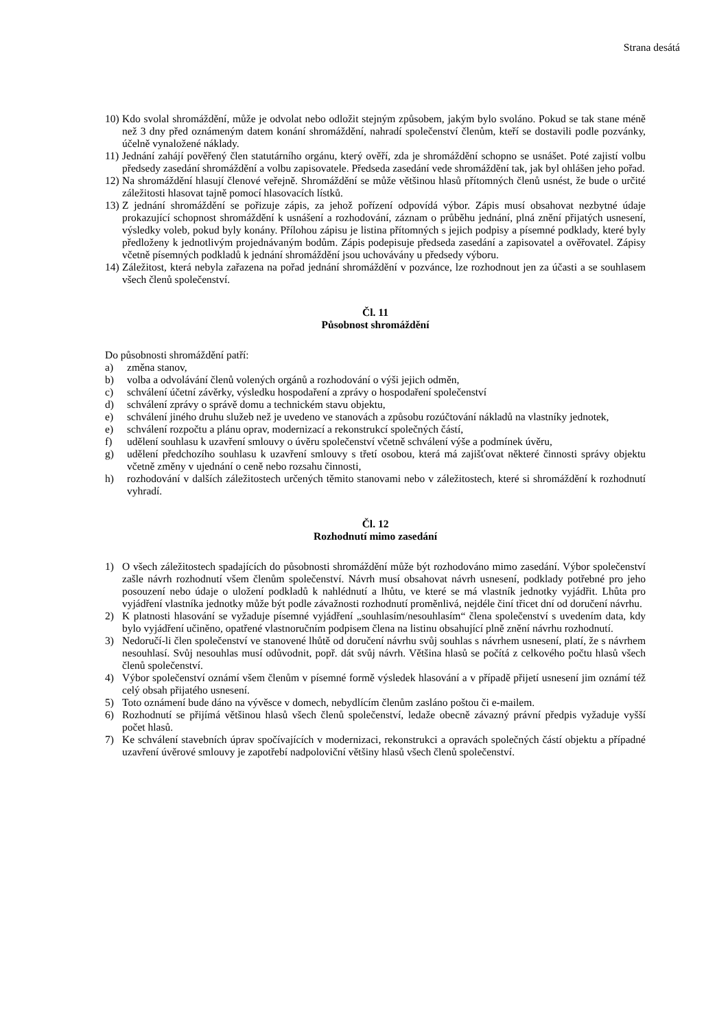Strana desátá
10) Kdo svolal shromáždění, může je odvolat nebo odložit stejným způsobem, jakým bylo svoláno. Pokud se tak stane méně než 3 dny před oznámeným datem konání shromáždění, nahradí společenství členům, kteří se dostavili podle pozvánky, účelně vynaložené náklady.
11) Jednání zahájí pověřený člen statutárního orgánu, který ověří, zda je shromáždění schopno se usnášet. Poté zajistí volbu předsedy zasedání shromáždění a volbu zapisovatele. Předseda zasedání vede shromáždění tak, jak byl ohlášen jeho pořad.
12) Na shromáždění hlasují členové veřejně. Shromáždění se může většinou hlasů přítomných členů usnést, že bude o určité záležitosti hlasovat tajně pomocí hlasovacích lístků.
13) Z jednání shromáždění se pořizuje zápis, za jehož pořízení odpovídá výbor. Zápis musí obsahovat nezbytné údaje prokazující schopnost shromáždění k usnášení a rozhodování, záznam o průběhu jednání, plná znění přijatých usnesení, výsledky voleb, pokud byly konány. Přílohou zápisu je listina přítomných s jejich podpisy a písemné podklady, které byly předloženy k jednotlivým projednávaným bodům. Zápis podepisuje předseda zasedání a zapisovatel a ověřovatel. Zápisy včetně písemných podkladů k jednání shromáždění jsou uchovávány u předsedy výboru.
14) Záležitost, která nebyla zařazena na pořad jednání shromáždění v pozvánce, lze rozhodnout jen za účasti a se souhlasem všech členů společenství.
Čl. 11
Působnost shromáždění
Do působnosti shromáždění patří:
a) změna stanov,
b) volba a odvolávání členů volených orgánů a rozhodování o výši jejich odměn,
c) schválení účetní závěrky, výsledku hospodaření a zprávy o hospodaření společenství
d) schválení zprávy o správě domu a technickém stavu objektu,
e) schválení jiného druhu služeb než je uvedeno ve stanovách a způsobu rozúčtování nákladů na vlastníky jednotek,
e) schválení rozpočtu a plánu oprav, modernizací a rekonstrukcí společných částí,
f) udělení souhlasu k uzavření smlouvy o úvěru společenství včetně schválení výše a podmínek úvěru,
g) udělení předchozího souhlasu k uzavření smlouvy s třetí osobou, která má zajišťovat některé činnosti správy objektu včetně změny v ujednání o ceně nebo rozsahu činnosti,
h) rozhodování v dalších záležitostech určených těmito stanovami nebo v záležitostech, které si shromáždění k rozhodnutí vyhradí.
Čl. 12
Rozhodnutí mimo zasedání
1) O všech záležitostech spadajících do působnosti shromáždění může být rozhodováno mimo zasedání. Výbor společenství zašle návrh rozhodnutí všem členům společenství. Návrh musí obsahovat návrh usnesení, podklady potřebné pro jeho posouzení nebo údaje o uložení podkladů k nahlédnutí a lhůtu, ve které se má vlastník jednotky vyjádřit. Lhůta pro vyjádření vlastníka jednotky může být podle závažnosti rozhodnutí proměnlivá, nejdéle činí třicet dní od doručení návrhu.
2) K platnosti hlasování se vyžaduje písemné vyjádření „souhlasím/nesouhlasím“ člena společenství s uvedením data, kdy bylo vyjádření učiněno, opatřené vlastnoručním podpisem člena na listinu obsahující plně znění návrhu rozhodnutí.
3) Nedoručí-li člen společenství ve stanovené lhůtě od doručení návrhu svůj souhlas s návrhem usnesení, platí, že s návrhem nesouhlasí. Svůj nesouhlas musí odůvodnit, popř. dát svůj návrh. Většina hlasů se počítá z celkového počtu hlasů všech členů společenství.
4) Výbor společenství oznámí všem členům v písemné formě výsledek hlasování a v případě přijetí usnesení jim oznámí též celý obsah přijatého usnesení.
5) Toto oznámení bude dáno na vývěsce v domech, nebydlícím členům zasláno poštou či e-mailem.
6) Rozhodnutí se přijímá většinou hlasů všech členů společenství, ledaže obecně závazný právní předpis vyžaduje vyšší počet hlasů.
7) Ke schválení stavebních úprav spočívajících v modernizaci, rekonstrukci a opravách společných částí objektu a případné uzavření úvěrové smlouvy je zapotřebí nadpoloviční většiny hlasů všech členů společenství.